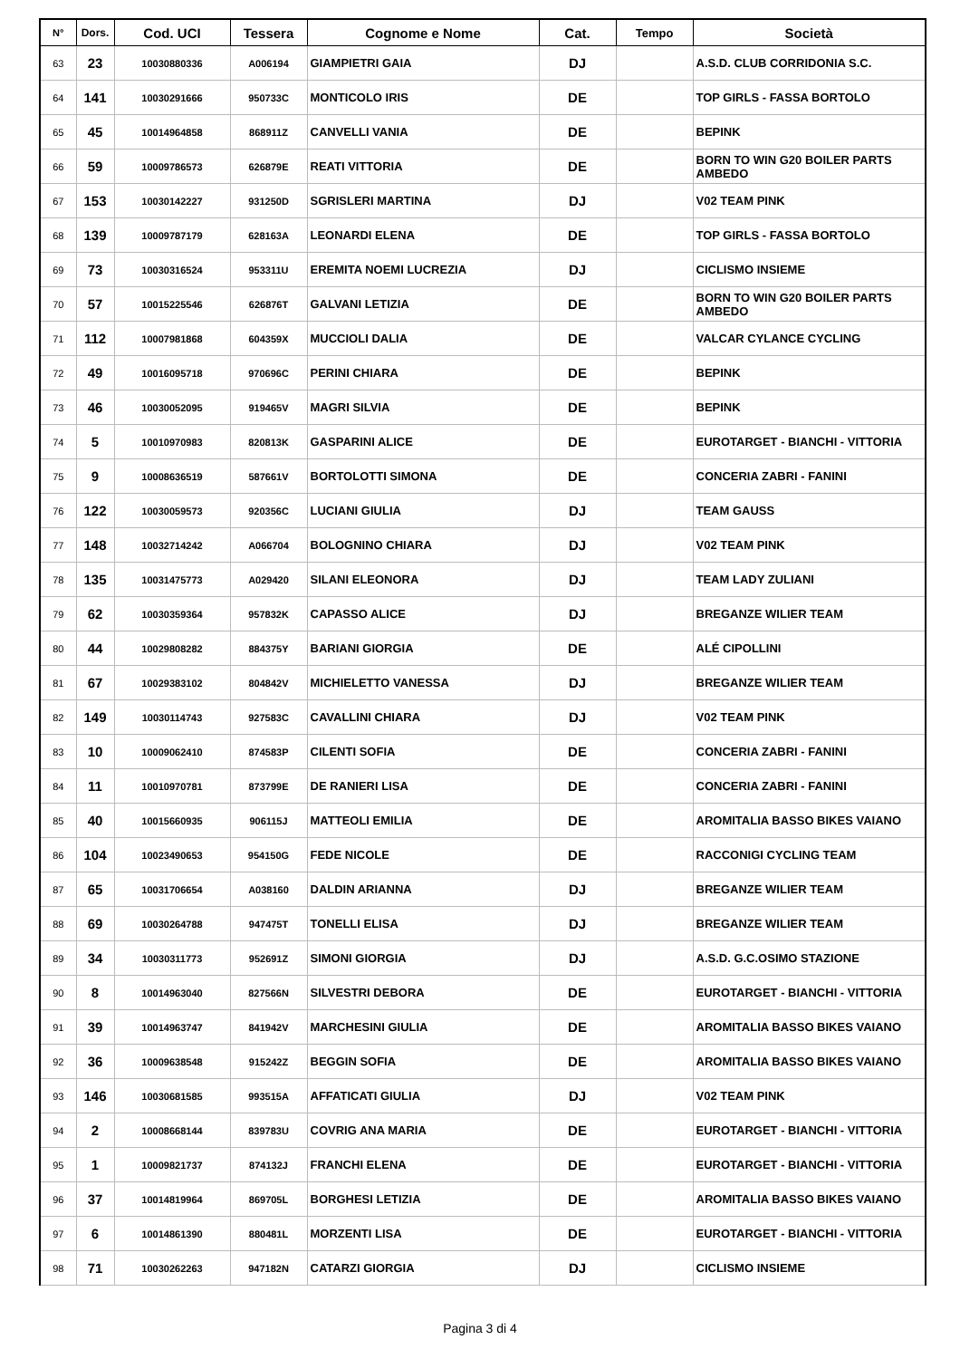| N° | Dors. | Cod. UCI | Tessera | Cognome e Nome | Cat. | Tempo | Società |
| --- | --- | --- | --- | --- | --- | --- | --- |
| 63 | 23 | 10030880336 | A006194 | GIAMPIETRI GAIA | DJ | | A.S.D. CLUB CORRIDONIA S.C. |
| 64 | 141 | 10030291666 | 950733C | MONTICOLO IRIS | DE | | TOP GIRLS - FASSA BORTOLO |
| 65 | 45 | 10014964858 | 868911Z | CANVELLI VANIA | DE | | BEPINK |
| 66 | 59 | 10009786573 | 626879E | REATI VITTORIA | DE | | BORN TO WIN G20 BOILER PARTS AMBEDO |
| 67 | 153 | 10030142227 | 931250D | SGRISLERI MARTINA | DJ | | V02 TEAM PINK |
| 68 | 139 | 10009787179 | 628163A | LEONARDI ELENA | DE | | TOP GIRLS - FASSA BORTOLO |
| 69 | 73 | 10030316524 | 953311U | EREMITA NOEMI LUCREZIA | DJ | | CICLISMO INSIEME |
| 70 | 57 | 10015225546 | 626876T | GALVANI LETIZIA | DE | | BORN TO WIN G20 BOILER PARTS AMBEDO |
| 71 | 112 | 10007981868 | 604359X | MUCCIOLI DALIA | DE | | VALCAR CYLANCE CYCLING |
| 72 | 49 | 10016095718 | 970696C | PERINI CHIARA | DE | | BEPINK |
| 73 | 46 | 10030052095 | 919465V | MAGRI SILVIA | DE | | BEPINK |
| 74 | 5 | 10010970983 | 820813K | GASPARINI ALICE | DE | | EUROTARGET - BIANCHI - VITTORIA |
| 75 | 9 | 10008636519 | 587661V | BORTOLOTTI SIMONA | DE | | CONCERIA ZABRI - FANINI |
| 76 | 122 | 10030059573 | 920356C | LUCIANI GIULIA | DJ | | TEAM GAUSS |
| 77 | 148 | 10032714242 | A066704 | BOLOGNINO CHIARA | DJ | | V02 TEAM PINK |
| 78 | 135 | 10031475773 | A029420 | SILANI ELEONORA | DJ | | TEAM LADY ZULIANI |
| 79 | 62 | 10030359364 | 957832K | CAPASSO ALICE | DJ | | BREGANZE WILIER TEAM |
| 80 | 44 | 10029808282 | 884375Y | BARIANI GIORGIA | DE | | ALÉ CIPOLLINI |
| 81 | 67 | 10029383102 | 804842V | MICHIELETTO VANESSA | DJ | | BREGANZE WILIER TEAM |
| 82 | 149 | 10030114743 | 927583C | CAVALLINI CHIARA | DJ | | V02 TEAM PINK |
| 83 | 10 | 10009062410 | 874583P | CILENTI SOFIA | DE | | CONCERIA ZABRI - FANINI |
| 84 | 11 | 10010970781 | 873799E | DE RANIERI LISA | DE | | CONCERIA ZABRI - FANINI |
| 85 | 40 | 10015660935 | 906115J | MATTEOLI EMILIA | DE | | AROMITALIA BASSO BIKES VAIANO |
| 86 | 104 | 10023490653 | 954150G | FEDE NICOLE | DE | | RACCONIGI CYCLING TEAM |
| 87 | 65 | 10031706654 | A038160 | DALDIN ARIANNA | DJ | | BREGANZE WILIER TEAM |
| 88 | 69 | 10030264788 | 947475T | TONELLI ELISA | DJ | | BREGANZE WILIER TEAM |
| 89 | 34 | 10030311773 | 952691Z | SIMONI GIORGIA | DJ | | A.S.D. G.C.OSIMO STAZIONE |
| 90 | 8 | 10014963040 | 827566N | SILVESTRI DEBORA | DE | | EUROTARGET - BIANCHI - VITTORIA |
| 91 | 39 | 10014963747 | 841942V | MARCHESINI GIULIA | DE | | AROMITALIA BASSO BIKES VAIANO |
| 92 | 36 | 10009638548 | 915242Z | BEGGIN SOFIA | DE | | AROMITALIA BASSO BIKES VAIANO |
| 93 | 146 | 10030681585 | 993515A | AFFATICATI GIULIA | DJ | | V02 TEAM PINK |
| 94 | 2 | 10008668144 | 839783U | COVRIG ANA MARIA | DE | | EUROTARGET - BIANCHI - VITTORIA |
| 95 | 1 | 10009821737 | 874132J | FRANCHI ELENA | DE | | EUROTARGET - BIANCHI - VITTORIA |
| 96 | 37 | 10014819964 | 869705L | BORGHESI LETIZIA | DE | | AROMITALIA BASSO BIKES VAIANO |
| 97 | 6 | 10014861390 | 880481L | MORZENTI LISA | DE | | EUROTARGET - BIANCHI - VITTORIA |
| 98 | 71 | 10030262263 | 947182N | CATARZI GIORGIA | DJ | | CICLISMO INSIEME |
Pagina 3 di 4